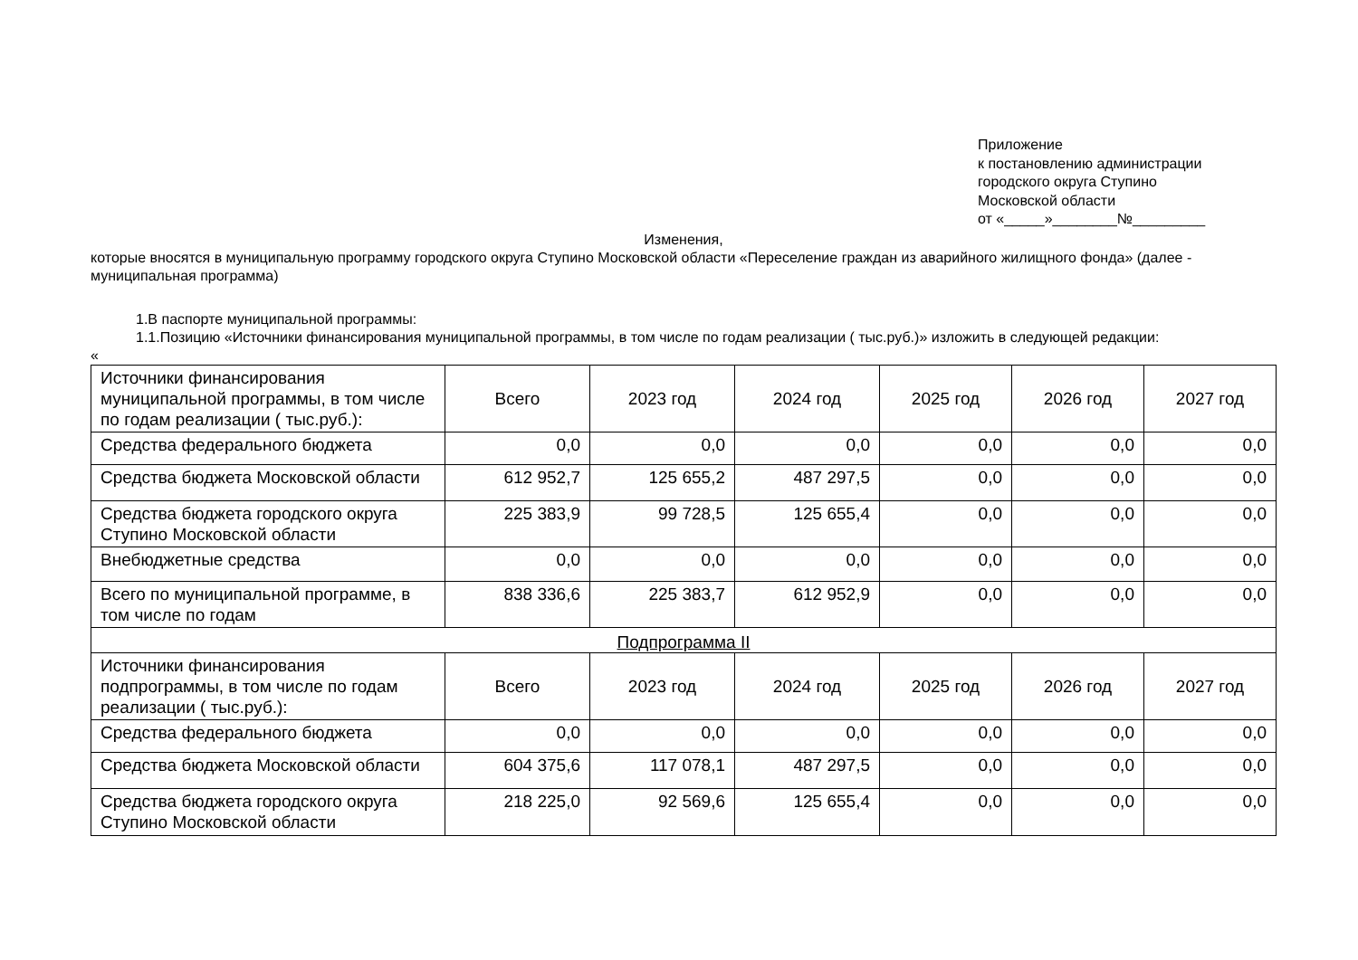Приложение
к постановлению администрации
городского округа Ступино
Московской области
от «_____»________№_________
Изменения,
которые вносятся в муниципальную программу городского округа Ступино Московской области «Переселение граждан из аварийного жилищного фонда» (далее - муниципальная программа)
1.В паспорте муниципальной программы:
1.1.Позицию «Источники финансирования муниципальной программы, в том числе по годам реализации ( тыс.руб.)» изложить в следующей редакции:
«
| Источники финансирования муниципальной программы, в том числе по годам реализации ( тыс.руб.): | Всего | 2023 год | 2024 год | 2025 год | 2026 год | 2027 год |
| Средства федерального бюджета | 0,0 | 0,0 | 0,0 | 0,0 | 0,0 | 0,0 |
| Средства бюджета Московской области | 612 952,7 | 125 655,2 | 487 297,5 | 0,0 | 0,0 | 0,0 |
| Средства бюджета городского округа Ступино Московской области | 225 383,9 | 99 728,5 | 125 655,4 | 0,0 | 0,0 | 0,0 |
| Внебюджетные средства | 0,0 | 0,0 | 0,0 | 0,0 | 0,0 | 0,0 |
| Всего по муниципальной программе, в том числе по годам | 838 336,6 | 225 383,7 | 612 952,9 | 0,0 | 0,0 | 0,0 |
| Подпрограмма II | | | | | | |
| Источники финансирования подпрограммы, в том числе по годам реализации ( тыс.руб.): | Всего | 2023 год | 2024 год | 2025 год | 2026 год | 2027 год |
| Средства федерального бюджета | 0,0 | 0,0 | 0,0 | 0,0 | 0,0 | 0,0 |
| Средства бюджета Московской области | 604 375,6 | 117 078,1 | 487 297,5 | 0,0 | 0,0 | 0,0 |
| Средства бюджета городского округа Ступино Московской области | 218 225,0 | 92 569,6 | 125 655,4 | 0,0 | 0,0 | 0,0 |